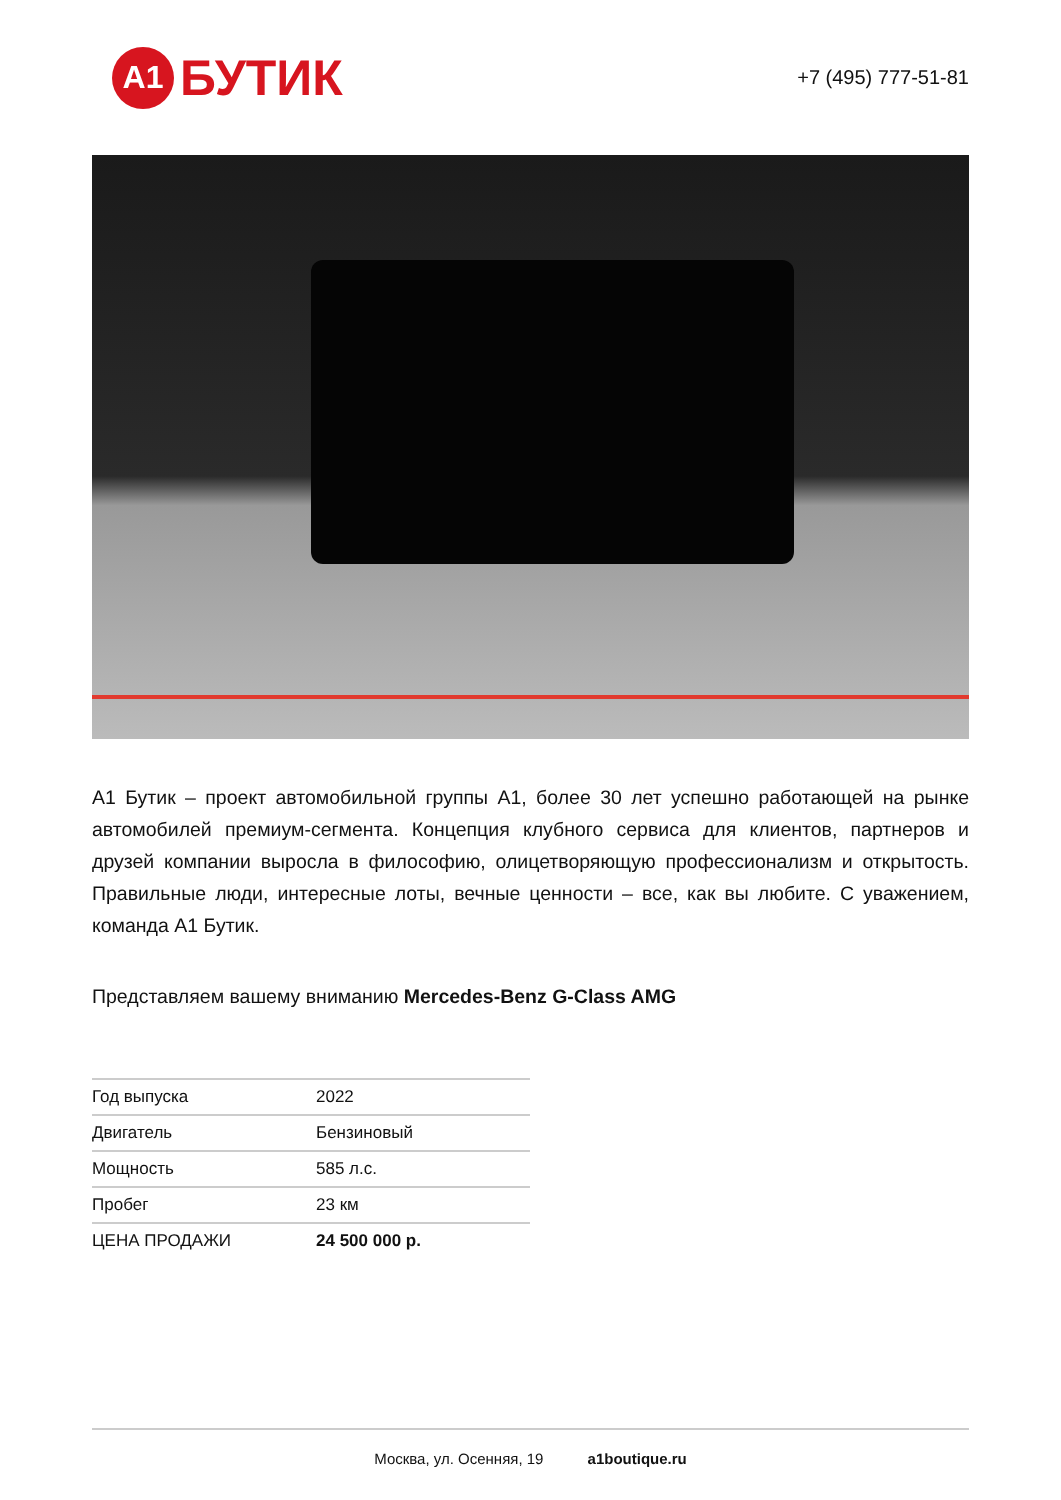A1 БУТИК
+7 (495) 777-51-81
А1 Бутик – проект автомобильной группы А1, более 30 лет успешно работающей на рынке автомобилей премиум-сегмента. Концепция клубного сервиса для клиентов, партнеров и друзей компании выросла в философию, олицетворяющую профессионализм и открытость. Правильные люди, интересные лоты, вечные ценности – все, как вы любите. С уважением, команда А1 Бутик.
Представляем вашему вниманию Mercedes-Benz G-Class AMG
| Год выпуска | 2022 |
| Двигатель | Бензиновый |
| Мощность | 585 л.с. |
| Пробег | 23 км |
| ЦЕНА ПРОДАЖИ | 24 500 000 р. |
Москва, ул. Осенняя, 19 a1boutique.ru